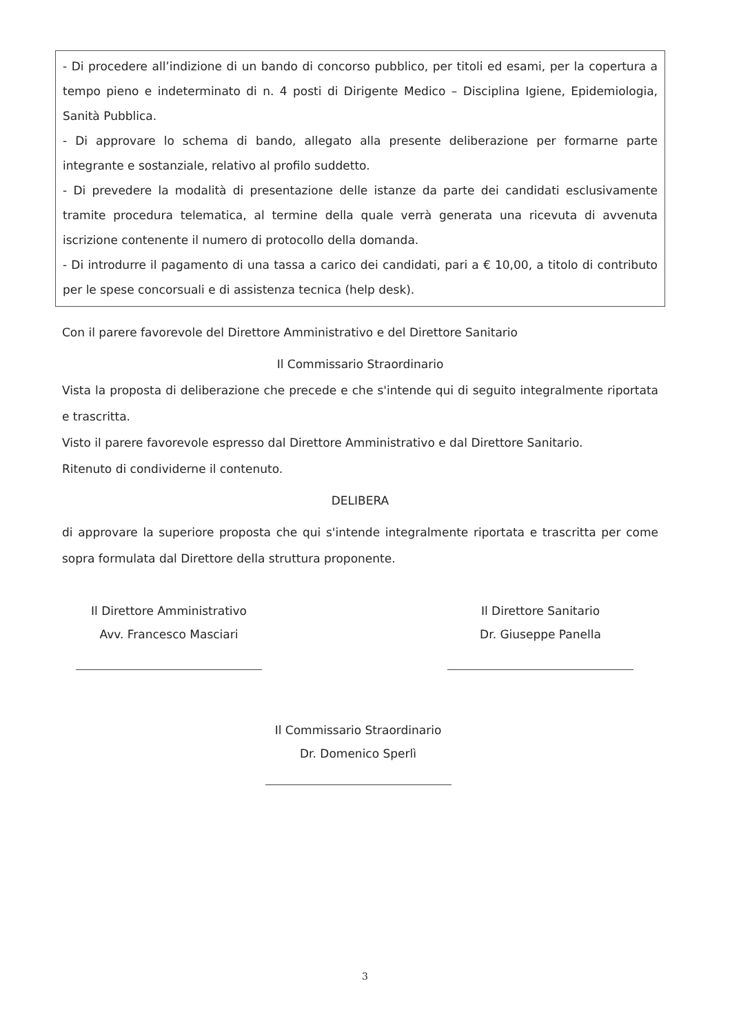- Di procedere all’indizione di un bando di concorso pubblico, per titoli ed esami, per la copertura a tempo pieno e indeterminato di n. 4 posti di Dirigente Medico – Disciplina Igiene, Epidemiologia, Sanità Pubblica.
- Di approvare lo schema di bando, allegato alla presente deliberazione per formarne parte integrante e sostanziale, relativo al profilo suddetto.
- Di prevedere la modalità di presentazione delle istanze da parte dei candidati esclusivamente tramite procedura telematica, al termine della quale verrà generata una ricevuta di avvenuta iscrizione contenente il numero di protocollo della domanda.
- Di introdurre il pagamento di una tassa a carico dei candidati, pari a € 10,00, a titolo di contributo per le spese concorsuali e di assistenza tecnica (help desk).
Con il parere favorevole del Direttore Amministrativo e del Direttore Sanitario
Il Commissario Straordinario
Vista la proposta di deliberazione che precede e che s'intende qui di seguito integralmente riportata e trascritta.
Visto il parere favorevole espresso dal Direttore Amministrativo e dal Direttore Sanitario.
Ritenuto di condividerne il contenuto.
DELIBERA
di approvare la superiore proposta che qui s'intende integralmente riportata e trascritta per come sopra formulata dal Direttore della struttura proponente.
Il Direttore Amministrativo
Avv. Francesco Masciari
Il Direttore Sanitario
Dr. Giuseppe Panella
Il Commissario Straordinario
Dr. Domenico Sperlì
3